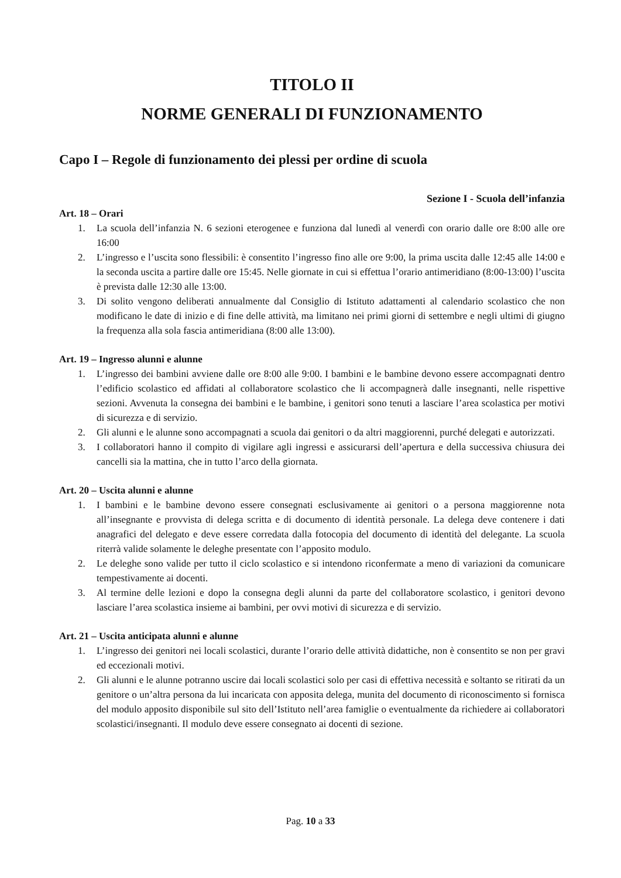TITOLO II
NORME GENERALI DI FUNZIONAMENTO
Capo I – Regole di funzionamento dei plessi per ordine di scuola
Sezione I - Scuola dell’infanzia
Art. 18 – Orari
1. La scuola dell’infanzia N. 6 sezioni eterogenee e funziona dal lunedì al venerdì con orario dalle ore 8:00 alle ore 16:00
2. L’ingresso e l’uscita sono flessibili: è consentito l’ingresso fino alle ore 9:00, la prima uscita dalle 12:45 alle 14:00 e la seconda uscita a partire dalle ore 15:45. Nelle giornate in cui si effettua l’orario antimeridiano (8:00-13:00) l’uscita è prevista dalle 12:30 alle 13:00.
3. Di solito vengono deliberati annualmente dal Consiglio di Istituto adattamenti al calendario scolastico che non modificano le date di inizio e di fine delle attività, ma limitano nei primi giorni di settembre e negli ultimi di giugno la frequenza alla sola fascia antimeridiana (8:00 alle 13:00).
Art. 19 – Ingresso alunni e alunne
1. L’ingresso dei bambini avviene dalle ore 8:00 alle 9:00. I bambini e le bambine devono essere accompagnati dentro l’edificio scolastico ed affidati al collaboratore scolastico che li accompagnerà dalle insegnanti, nelle rispettive sezioni. Avvenuta la consegna dei bambini e le bambine, i genitori sono tenuti a lasciare l’area scolastica per motivi di sicurezza e di servizio.
2. Gli alunni e le alunne sono accompagnati a scuola dai genitori o da altri maggiorenni, purché delegati e autorizzati.
3. I collaboratori hanno il compito di vigilare agli ingressi e assicurarsi dell’apertura e della successiva chiusura dei cancelli sia la mattina, che in tutto l’arco della giornata.
Art. 20 – Uscita alunni e alunne
1. I bambini e le bambine devono essere consegnati esclusivamente ai genitori o a persona maggiorenne nota all’insegnante e provvista di delega scritta e di documento di identità personale. La delega deve contenere i dati anagrafici del delegato e deve essere corredata dalla fotocopia del documento di identità del delegante. La scuola riterrà valide solamente le deleghe presentate con l’apposito modulo.
2. Le deleghe sono valide per tutto il ciclo scolastico e si intendono riconfermate a meno di variazioni da comunicare tempestivamente ai docenti.
3. Al termine delle lezioni e dopo la consegna degli alunni da parte del collaboratore scolastico, i genitori devono lasciare l’area scolastica insieme ai bambini, per ovvi motivi di sicurezza e di servizio.
Art. 21 – Uscita anticipata alunni e alunne
1. L’ingresso dei genitori nei locali scolastici, durante l’orario delle attività didattiche, non è consentito se non per gravi ed eccezionali motivi.
2. Gli alunni e le alunne potranno uscire dai locali scolastici solo per casi di effettiva necessità e soltanto se ritirati da un genitore o un’altra persona da lui incaricata con apposita delega, munita del documento di riconoscimento si fornisca del modulo apposito disponibile sul sito dell’Istituto nell’area famiglie o eventualmente da richiedere ai collaboratori scolastici/insegnanti. Il modulo deve essere consegnato ai docenti di sezione.
Pag. 10 a 33